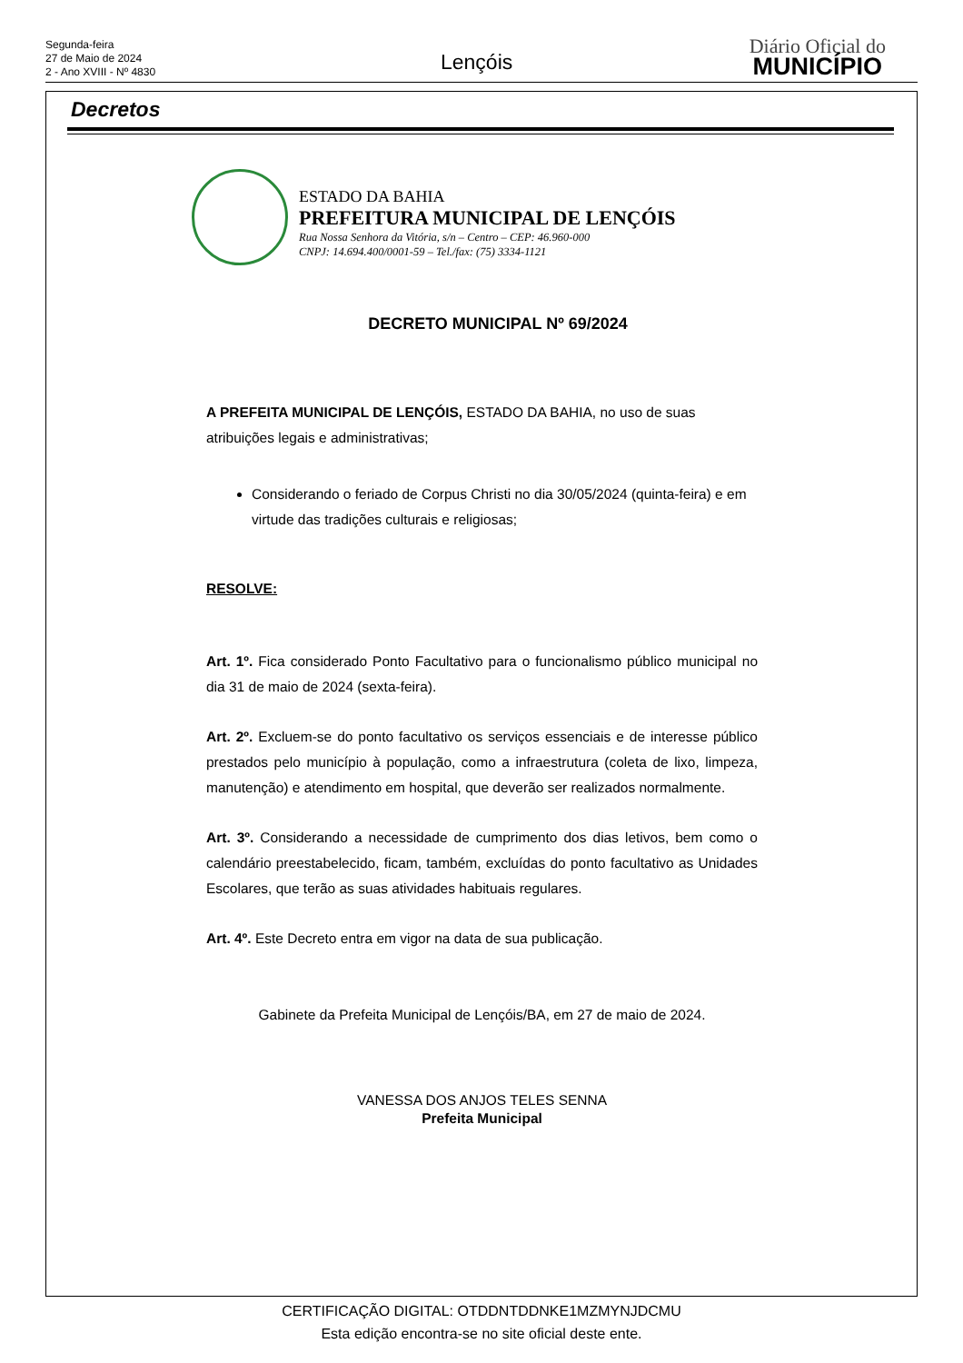Segunda-feira
27 de Maio de 2024
2 - Ano XVIII - Nº 4830
Lençóis
Diário Oficial do
MUNICÍPIO
Decretos
ESTADO DA BAHIA
PREFEITURA MUNICIPAL DE LENÇÓIS
Rua Nossa Senhora da Vitória, s/n – Centro – CEP: 46.960-000
CNPJ: 14.694.400/0001-59 – Tel./fax: (75) 3334-1121
DECRETO MUNICIPAL Nº 69/2024
A PREFEITA MUNICIPAL DE LENÇÓIS, ESTADO DA BAHIA, no uso de suas atribuições legais e administrativas;
Considerando o feriado de Corpus Christi no dia 30/05/2024 (quinta-feira) e em virtude das tradições culturais e religiosas;
RESOLVE:
Art. 1º. Fica considerado Ponto Facultativo para o funcionalismo público municipal no dia 31 de maio de 2024 (sexta-feira).
Art. 2º. Excluem-se do ponto facultativo os serviços essenciais e de interesse público prestados pelo município à população, como a infraestrutura (coleta de lixo, limpeza, manutenção) e atendimento em hospital, que deverão ser realizados normalmente.
Art. 3º. Considerando a necessidade de cumprimento dos dias letivos, bem como o calendário preestabelecido, ficam, também, excluídas do ponto facultativo as Unidades Escolares, que terão as suas atividades habituais regulares.
Art. 4º. Este Decreto entra em vigor na data de sua publicação.
Gabinete da Prefeita Municipal de Lençóis/BA, em 27 de maio de 2024.
VANESSA DOS ANJOS TELES SENNA
Prefeita Municipal
CERTIFICAÇÃO DIGITAL: OTDDNTDDNKE1MZMYNJDCMU
Esta edição encontra-se no site oficial deste ente.